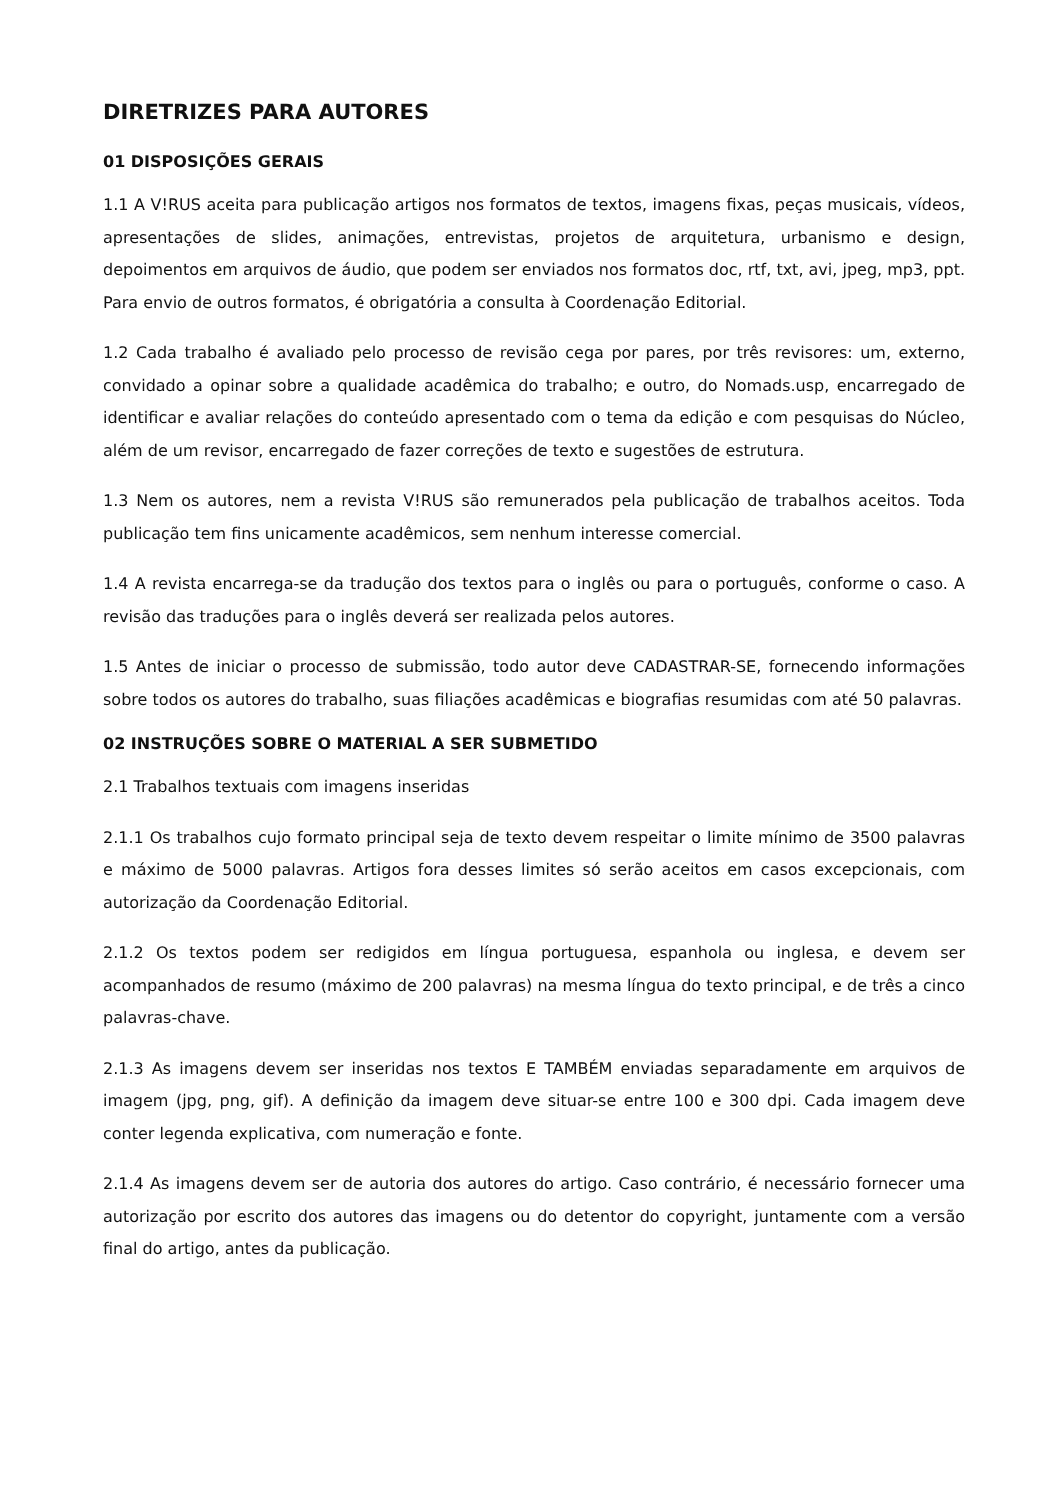DIRETRIZES PARA AUTORES
01 DISPOSIÇÕES GERAIS
1.1 A V!RUS aceita para publicação artigos nos formatos de textos, imagens fixas, peças musicais, vídeos, apresentações de slides, animações, entrevistas, projetos de arquitetura, urbanismo e design, depoimentos em arquivos de áudio, que podem ser enviados nos formatos doc, rtf, txt, avi, jpeg, mp3, ppt. Para envio de outros formatos, é obrigatória a consulta à Coordenação Editorial.
1.2 Cada trabalho é avaliado pelo processo de revisão cega por pares, por três revisores: um, externo, convidado a opinar sobre a qualidade acadêmica do trabalho; e outro, do Nomads.usp, encarregado de identificar e avaliar relações do conteúdo apresentado com o tema da edição e com pesquisas do Núcleo, além de um revisor, encarregado de fazer correções de texto e sugestões de estrutura.
1.3 Nem os autores, nem a revista V!RUS são remunerados pela publicação de trabalhos aceitos. Toda publicação tem fins unicamente acadêmicos, sem nenhum interesse comercial.
1.4 A revista encarrega-se da tradução dos textos para o inglês ou para o português, conforme o caso. A revisão das traduções para o inglês deverá ser realizada pelos autores.
1.5 Antes de iniciar o processo de submissão, todo autor deve CADASTRAR-SE, fornecendo informações sobre todos os autores do trabalho, suas filiações acadêmicas e biografias resumidas com até 50 palavras.
02 INSTRUÇÕES SOBRE O MATERIAL A SER SUBMETIDO
2.1 Trabalhos textuais com imagens inseridas
2.1.1 Os trabalhos cujo formato principal seja de texto devem respeitar o limite mínimo de 3500 palavras e máximo de 5000 palavras. Artigos fora desses limites só serão aceitos em casos excepcionais, com autorização da Coordenação Editorial.
2.1.2 Os textos podem ser redigidos em língua portuguesa, espanhola ou inglesa, e devem ser acompanhados de resumo (máximo de 200 palavras) na mesma língua do texto principal, e de três a cinco palavras-chave.
2.1.3 As imagens devem ser inseridas nos textos E TAMBÉM enviadas separadamente em arquivos de imagem (jpg, png, gif). A definição da imagem deve situar-se entre 100 e 300 dpi. Cada imagem deve conter legenda explicativa, com numeração e fonte.
2.1.4 As imagens devem ser de autoria dos autores do artigo. Caso contrário, é necessário fornecer uma autorização por escrito dos autores das imagens ou do detentor do copyright, juntamente com a versão final do artigo, antes da publicação.